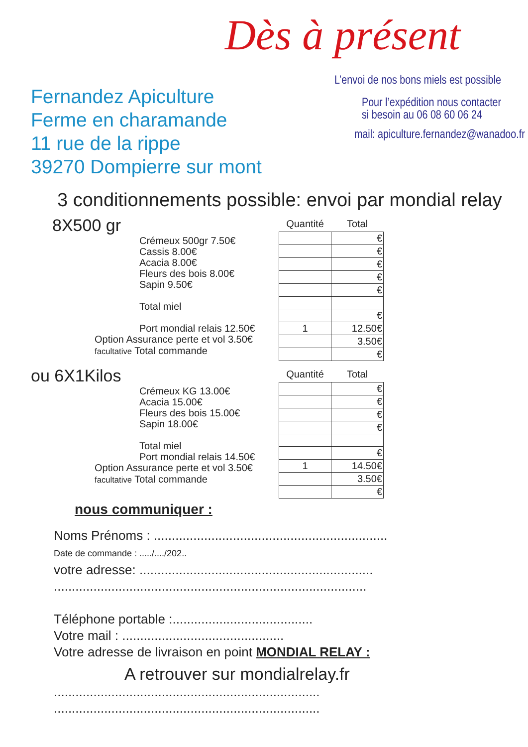Fernandez Apiculture
Ferme en charamande
11 rue de la rippe
39270 Dompierre sur mont
Dès à présent
L’envoi de nos bons miels est possible
Pour l’expédition nous contacter
si besoin au 06 08 60 06 24
mail: apiculture.fernandez@wanadoo.fr
3 conditionnements possible: envoi par mondial relay
8X500 gr
Crémeux 500gr 7.50€
Cassis 8.00€
Acacia 8.00€
Fleurs des bois 8.00€
Sapin 9.50€
Total miel
Port mondial relais 12.50€
Option Assurance perte et vol 3.50€
facultative Total commande
| Quantité | Total |
| --- | --- |
| | € |
| | € |
| | € |
| | € |
| | € |
| | € |
| 1 | 12.50€ |
| | 3.50€ |
| | € |
ou 6X1Kilos
Crémeux KG 13.00€
Acacia 15.00€
Fleurs des bois 15.00€
Sapin 18.00€
Total miel
Port mondial relais 14.50€
Option Assurance perte et vol 3.50€
facultative Total commande
| Quantité | Total |
| --- | --- |
| | € |
| | € |
| | € |
| | € |
| | € |
| 1 | 14.50€ |
| | 3.50€ |
| | € |
nous communiquer :
Noms Prénoms : .................................................................
Date de commande : ...../..../202..
votre adresse: .................................................................
.......................................................................................
Téléphone portable :.......................................
Votre mail : .............................................
Votre adresse de livraison en point MONDIAL RELAY :
A retrouver sur mondialrelay.fr
..........................................................................
..........................................................................